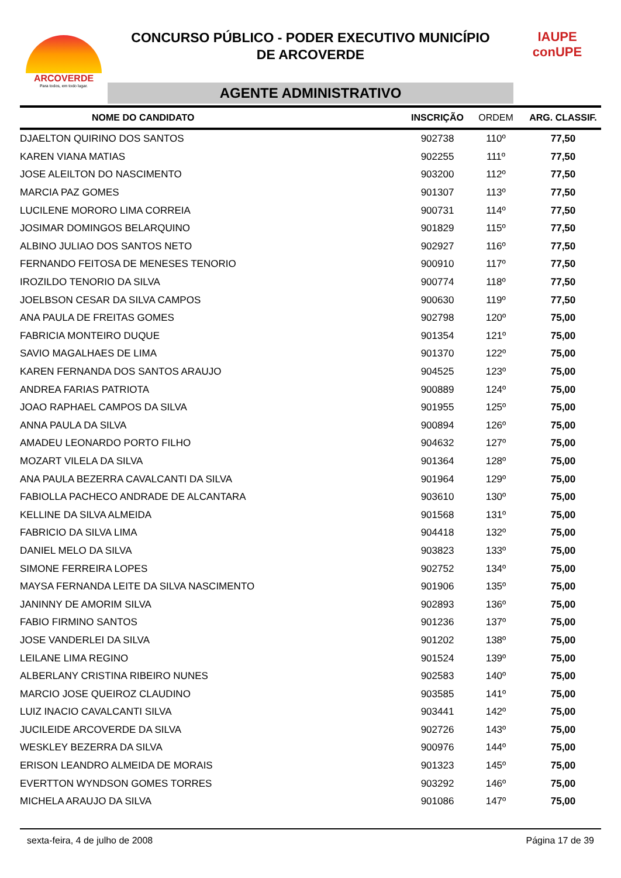ARCOVERDE
Para todos, em todo lugar.
CONCURSO PÚBLICO - PODER EXECUTIVO MUNICÍPIO
DE ARCOVERDE
AGENTE ADMINISTRATIVO
IAUPE
conUPE
| NOME DO CANDIDATO | INSCRIÇÃO | ORDEM | ARG. CLASSIF. |
| --- | --- | --- | --- |
| DJAELTON QUIRINO DOS SANTOS | 902738 | 110º | 77,50 |
| KAREN VIANA MATIAS | 902255 | 111º | 77,50 |
| JOSE ALEILTON DO NASCIMENTO | 903200 | 112º | 77,50 |
| MARCIA PAZ GOMES | 901307 | 113º | 77,50 |
| LUCILENE MORORO LIMA CORREIA | 900731 | 114º | 77,50 |
| JOSIMAR DOMINGOS BELARQUINO | 901829 | 115º | 77,50 |
| ALBINO JULIAO DOS SANTOS NETO | 902927 | 116º | 77,50 |
| FERNANDO FEITOSA DE MENESES TENORIO | 900910 | 117º | 77,50 |
| IROZILDO TENORIO DA SILVA | 900774 | 118º | 77,50 |
| JOELBSON CESAR DA SILVA CAMPOS | 900630 | 119º | 77,50 |
| ANA PAULA DE FREITAS GOMES | 902798 | 120º | 75,00 |
| FABRICIA MONTEIRO DUQUE | 901354 | 121º | 75,00 |
| SAVIO MAGALHAES DE LIMA | 901370 | 122º | 75,00 |
| KAREN FERNANDA DOS SANTOS ARAUJO | 904525 | 123º | 75,00 |
| ANDREA FARIAS PATRIOTA | 900889 | 124º | 75,00 |
| JOAO RAPHAEL CAMPOS DA SILVA | 901955 | 125º | 75,00 |
| ANNA PAULA DA SILVA | 900894 | 126º | 75,00 |
| AMADEU LEONARDO PORTO FILHO | 904632 | 127º | 75,00 |
| MOZART VILELA DA SILVA | 901364 | 128º | 75,00 |
| ANA PAULA BEZERRA CAVALCANTI DA SILVA | 901964 | 129º | 75,00 |
| FABIOLLA PACHECO ANDRADE DE ALCANTARA | 903610 | 130º | 75,00 |
| KELLINE DA SILVA ALMEIDA | 901568 | 131º | 75,00 |
| FABRICIO DA SILVA LIMA | 904418 | 132º | 75,00 |
| DANIEL MELO DA SILVA | 903823 | 133º | 75,00 |
| SIMONE FERREIRA LOPES | 902752 | 134º | 75,00 |
| MAYSA FERNANDA LEITE DA SILVA NASCIMENTO | 901906 | 135º | 75,00 |
| JANINNY DE AMORIM SILVA | 902893 | 136º | 75,00 |
| FABIO FIRMINO SANTOS | 901236 | 137º | 75,00 |
| JOSE VANDERLEI DA SILVA | 901202 | 138º | 75,00 |
| LEILANE LIMA REGINO | 901524 | 139º | 75,00 |
| ALBERLANY CRISTINA RIBEIRO NUNES | 902583 | 140º | 75,00 |
| MARCIO JOSE QUEIROZ CLAUDINO | 903585 | 141º | 75,00 |
| LUIZ INACIO CAVALCANTI SILVA | 903441 | 142º | 75,00 |
| JUCILEIDE ARCOVERDE DA SILVA | 902726 | 143º | 75,00 |
| WESKLEY BEZERRA DA SILVA | 900976 | 144º | 75,00 |
| ERISON LEANDRO ALMEIDA DE MORAIS | 901323 | 145º | 75,00 |
| EVERTTON WYNDSON GOMES TORRES | 903292 | 146º | 75,00 |
| MICHELA ARAUJO DA SILVA | 901086 | 147º | 75,00 |
sexta-feira, 4 de julho de 2008 Página 17 de 39